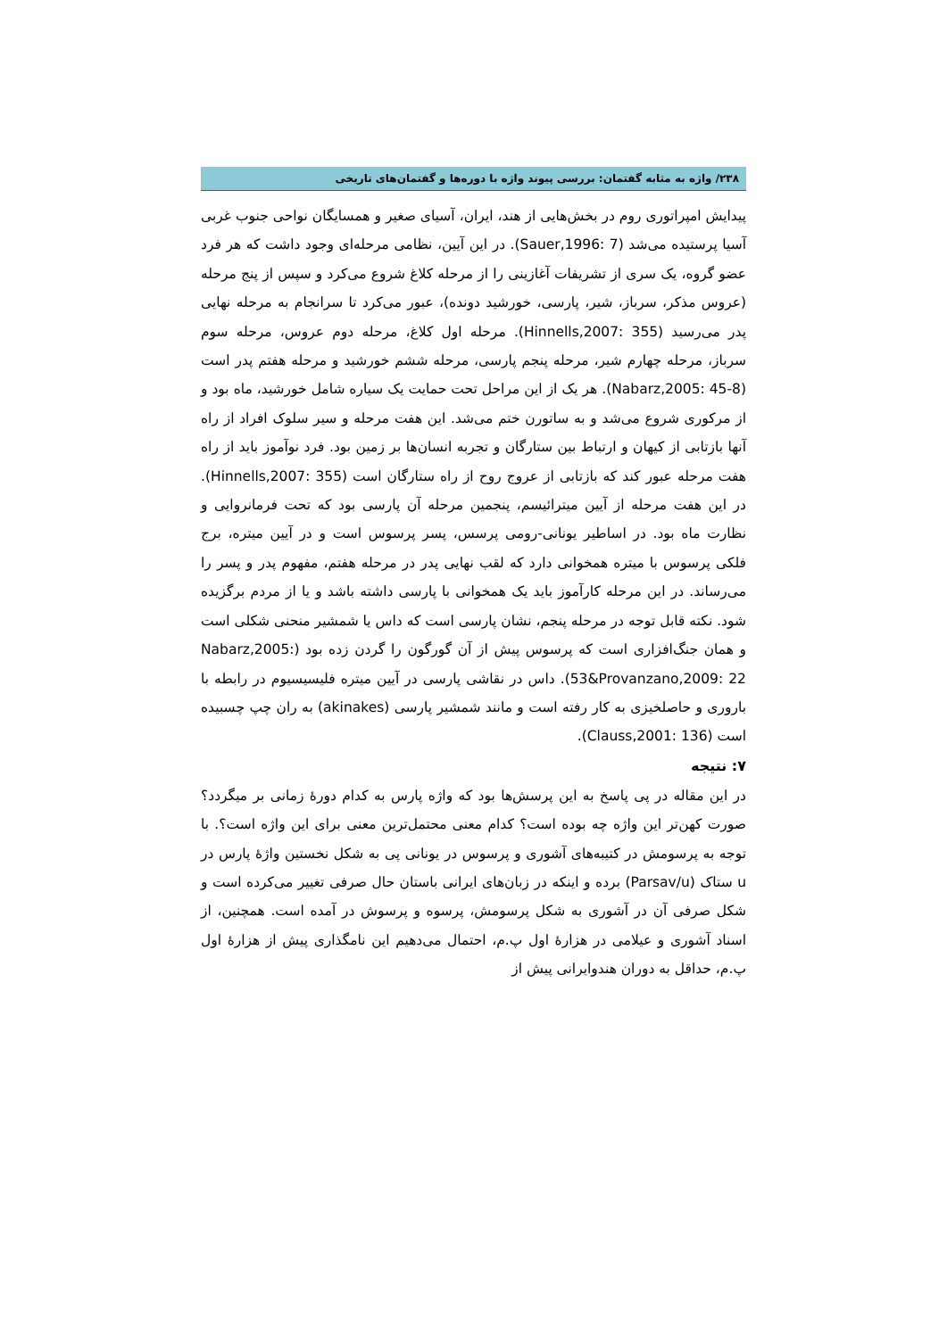۲۳۸/ واژه به مثابه گفتمان: بررسی پیوند واژه با دوره‌ها و گفتمان‌های تاریخی
پیدایش امپراتوری روم در بخش‌هایی از هند، ایران، آسیای صغیر و همسایگان نواحی جنوب غربی آسیا پرستیده می‌شد (Sauer,1996: 7). در این آیین، نظامی مرحله‌ای وجود داشت که هر فرد عضو گروه، یک سری از تشریفات آغازینی را از مرحله کلاغ شروع می‌کرد و سپس از پنج مرحله (عروس مذکر، سرباز، شیر، پارسی، خورشید دونده)، عبور می‌کرد تا سرانجام به مرحله نهایی پدر می‌رسید (Hinnells,2007: 355). مرحله اول کلاغ، مرحله دوم عروس، مرحله سوم سرباز، مرحله چهارم شیر، مرحله پنجم پارسی، مرحله ششم خورشید و مرحله هفتم پدر است (Nabarz,2005: 45-8). هر یک از این مراحل تحت حمایت یک سیاره شامل خورشید، ماه بود و از مرکوری شروع می‌شد و به ساتورن ختم می‌شد. این هفت مرحله و سیر سلوک افراد از راه آنها بازتابی از کیهان و ارتباط بین ستارگان و تجربه انسان‌ها بر زمین بود. فرد نوآموز باید از راه هفت مرحله عبور کند که بازتابی از عروج روح از راه ستارگان است (Hinnells,2007: 355). در این هفت مرحله از آیین میترائیسم، پنجمین مرحله آن پارسی بود که تحت فرمانروایی و نظارت ماه بود. در اساطیر یونانی-رومی پرسس، پسر پرسوس است و در آیین میتره، برج فلکی پرسوس با میتره همخوانی دارد که لقب نهایی پدر در مرحله هفتم، مفهوم پدر و پسر را می‌رساند. در این مرحله کارآموز باید یک همخوانی با پارسی داشته باشد و یا از مردم برگزیده شود. نکته قابل توجه در مرحله پنجم، نشان پارسی است که داس یا شمشیر منحنی شکلی است و همان جنگ‌افزاری است که پرسوس پیش از آن گورگون را گردن زده بود (Nabarz,2005: 53&Provanzano,2009: 22). داس در نقاشی پارسی در آیین میتره فلیسیسیوم در رابطه با باروری و حاصلخیزی به کار رفته است و مانند شمشیر پارسی (akinakes) به ران چپ چسبیده است (Clauss,2001: 136).
۷: نتیجه
در این مقاله در پی پاسخ به این پرسش‌ها بود که واژه پارس به کدام دورهٔ زمانی بر میگردد؟ صورت کهن‌تر این واژه چه بوده است؟ کدام معنی محتمل‌ترین معنی برای این واژه است؟. با توجه به پرسومش در کتیبه‌های آشوری و پرسوس در یونانی پی به شکل نخستین واژهٔ پارس در u ستاک (Parsav/u) برده و اینکه در زبان‌های ایرانی باستان حال صرفی تغییر می‌کرده است و شکل صرفی آن در آشوری به شکل پرسومش، پرسوه و پرسوش در آمده است. همچنین، از اسناد آشوری و عیلامی در هزارهٔ اول پ.م، احتمال می‌دهیم این نامگذاری پیش از هزارهٔ اول پ.م، حداقل به دوران هندوایرانی پیش از